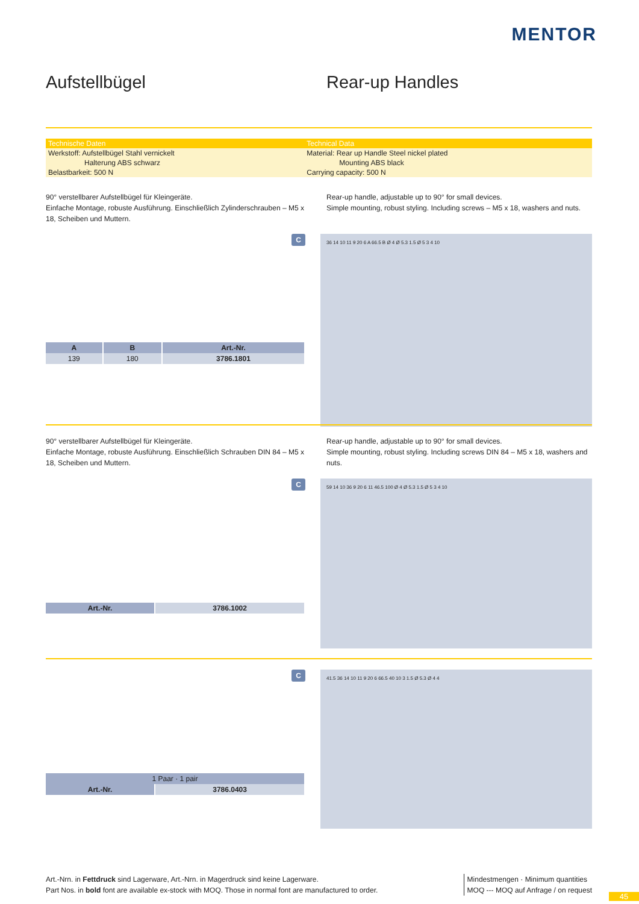MENTOR
Aufstellbügel Rear-up Handles
| Technische Daten | Technical Data |
| --- | --- |
| Werkstoff: Aufstellbügel Stahl vernickelt | Material: Rear up Handle Steel nickel plated |
| Halterung ABS schwarz | Mounting ABS black |
| Belastbarkeit: 500 N | Carrying capacity: 500 N |
90° verstellbarer Aufstellbügel für Kleingeräte.
Einfache Montage, robuste Ausführung. Einschließlich Zylinderschrauben – M5 x 18, Scheiben und Muttern.
Rear-up handle, adjustable up to 90° for small devices.
Simple mounting, robust styling. Including screws – M5 x 18, washers and nuts.
C
| A | B | Art.-Nr. |
| --- | --- | --- |
| 139 | 180 | 3786.1801 |
36 14 10 11 9 20 6 A 66.5 B Ø 4 Ø 5.3 1.5 Ø 5 3 4 10
90° verstellbarer Aufstellbügel für Kleingeräte.
Einfache Montage, robuste Ausführung. Einschließlich Schrauben DIN 84 – M5 x 18, Scheiben und Muttern.
Rear-up handle, adjustable up to 90° for small devices.
Simple mounting, robust styling. Including screws DIN 84 – M5 x 18, washers and nuts.
C
| Art.-Nr. | 3786.1002 |
59 14 10 36 9 20 6 11 46.5 100 Ø 4 Ø 5.3 1.5 Ø 5 3 4 10
C
| 1 Paar · 1 pair | |
| Art.-Nr. | 3786.0403 |
41.5 36 14 10 11 9 20 6 66.5 40 10 3 1.5 Ø 5.3 Ø 4 4
Art.-Nrn. in Fettdruck sind Lagerware, Art.-Nrn. in Magerdruck sind keine Lagerware.
Part Nos. in bold font are available ex-stock with MOQ. Those in normal font are manufactured to order.
Mindestmengen · Minimum quantities
MOQ --- MOQ auf Anfrage / on request
45